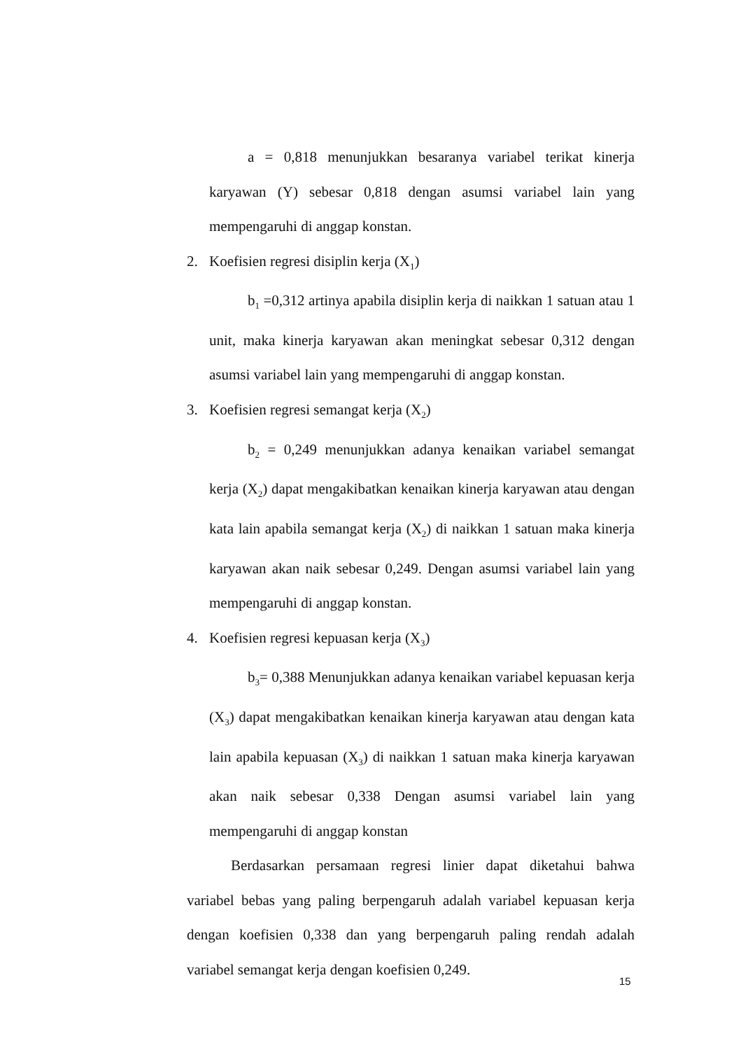a = 0,818 menunjukkan besaranya variabel terikat kinerja karyawan (Y) sebesar 0,818 dengan asumsi variabel lain yang mempengaruhi di anggap konstan.
2. Koefisien regresi disiplin kerja (X<sub>1</sub>)
b<sub>1</sub> =0,312 artinya apabila disiplin kerja di naikkan 1 satuan atau 1 unit, maka kinerja karyawan akan meningkat sebesar 0,312 dengan asumsi variabel lain yang mempengaruhi di anggap konstan.
3. Koefisien regresi semangat kerja (X<sub>2</sub>)
b<sub>2</sub> = 0,249 menunjukkan adanya kenaikan variabel semangat kerja (X<sub>2</sub>) dapat mengakibatkan kenaikan kinerja karyawan atau dengan kata lain apabila semangat kerja (X<sub>2</sub>) di naikkan 1 satuan maka kinerja karyawan akan naik sebesar 0,249. Dengan asumsi variabel lain yang mempengaruhi di anggap konstan.
4. Koefisien regresi kepuasan kerja (X<sub>3</sub>)
b<sub>3</sub>= 0,388 Menunjukkan adanya kenaikan variabel kepuasan kerja (X<sub>3</sub>) dapat mengakibatkan kenaikan kinerja karyawan atau dengan kata lain apabila kepuasan (X<sub>3</sub>) di naikkan 1 satuan maka kinerja karyawan akan naik sebesar 0,338 Dengan asumsi variabel lain yang mempengaruhi di anggap konstan
Berdasarkan persamaan regresi linier dapat diketahui bahwa variabel bebas yang paling berpengaruh adalah variabel kepuasan kerja dengan koefisien 0,338 dan yang berpengaruh paling rendah adalah variabel semangat kerja dengan koefisien 0,249.
15